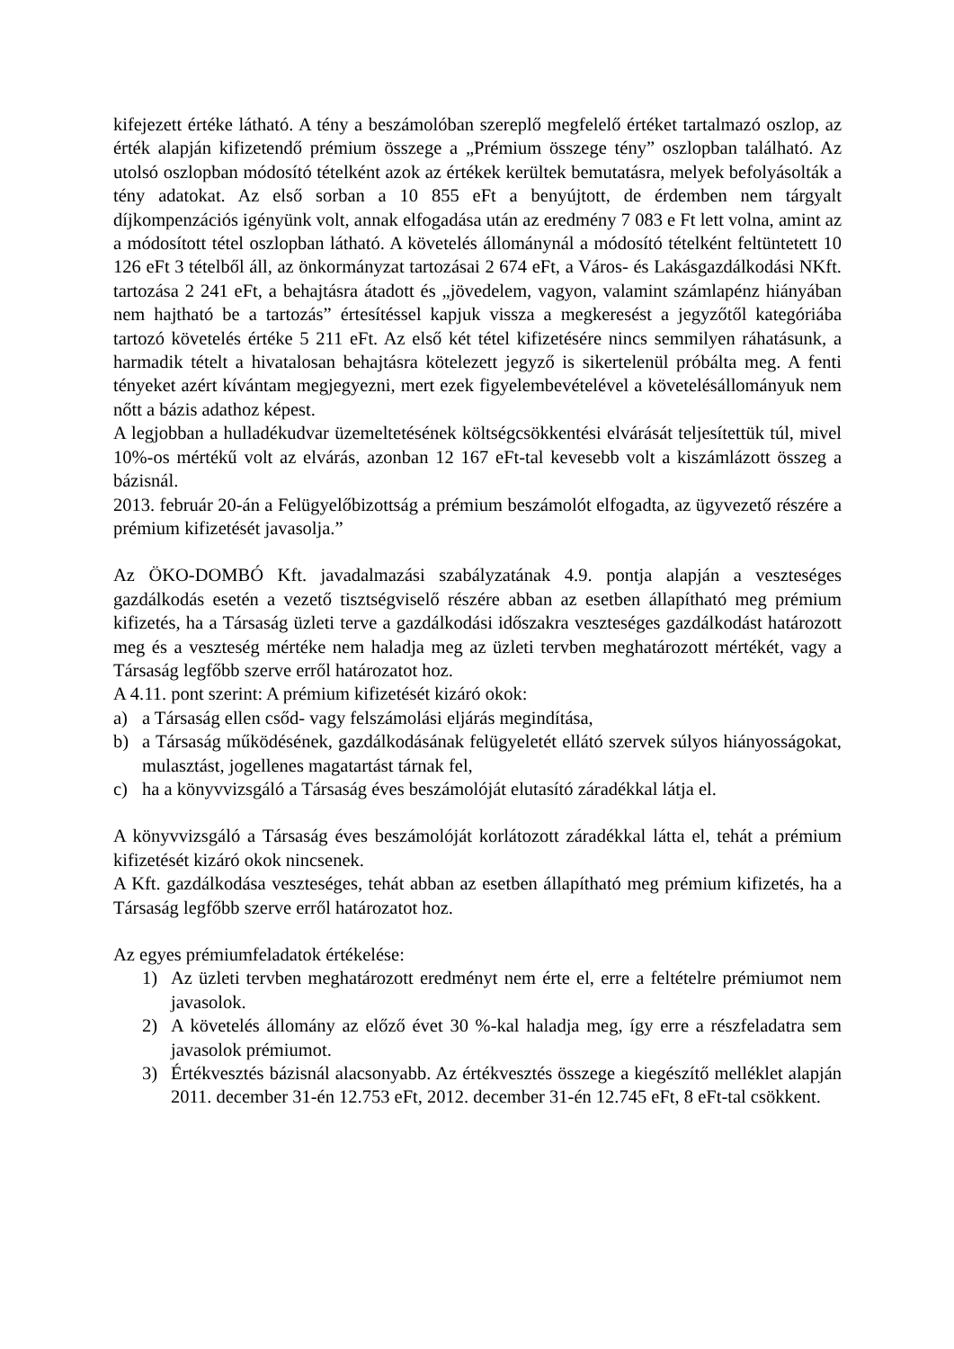kifejezett értéke látható. A tény a beszámolóban szereplő megfelelő értéket tartalmazó oszlop, az érték alapján kifizetendő prémium összege a „Prémium összege tény” oszlopban található. Az utolsó oszlopban módosító tételként azok az értékek kerültek bemutatásra, melyek befolyásolták a tény adatokat. Az első sorban a 10 855 eFt a benyújtott, de érdemben nem tárgyalt díjkompenzációs igényünk volt, annak elfogadása után az eredmény 7 083 e Ft lett volna, amint az a módosított tétel oszlopban látható. A követelés állománynál a módosító tételként feltüntetett 10 126 eFt 3 tételből áll, az önkormányzat tartozásai 2 674 eFt, a Város- és Lakásgazdálkodási NKft. tartozása 2 241 eFt, a behajtásra átadott és „jövedelem, vagyon, valamint számlapénz hiányában nem hajtható be a tartozás” értesítéssel kapjuk vissza a megkeresést a jegyzőtől kategóriába tartozó követelés értéke 5 211 eFt. Az első két tétel kifizetésére nincs semmilyen ráhatásunk, a harmadik tételt a hivatalosan behajtásra kötelezett jegyző is sikertelenül próbálta meg. A fenti tényeket azért kívántam megjegyezni, mert ezek figyelembevételével a követelésállományuk nem nőtt a bázis adathoz képest.
A legjobban a hulladékudvar üzemeltetésének költségcsökkentési elvárását teljesítettük túl, mivel 10%-os mértékű volt az elvárás, azonban 12 167 eFt-tal kevesebb volt a kiszámlázott összeg a bázisnál.
2013. február 20-án a Felügyelőbizottság a prémium beszámolót elfogadta, az ügyvezető részére a prémium kifizetését javasolja.”
Az ÖKO-DOMBÓ Kft. javadalmazási szabályzatának 4.9. pontja alapján a veszteséges gazdálkodás esetén a vezető tisztségviselő részére abban az esetben állapítható meg prémium kifizetés, ha a Társaság üzleti terve a gazdálkodási időszakra veszteséges gazdálkodást határozott meg és a veszteség mértéke nem haladja meg az üzleti tervben meghatározott mértékét, vagy a Társaság legfőbb szerve erről határozatot hoz.
A 4.11. pont szerint: A prémium kifizetését kizáró okok:
a) a Társaság ellen csőd- vagy felszámolási eljárás megindítása,
b) a Társaság működésének, gazdálkodásának felügyeletét ellátó szervek súlyos hiányosságokat, mulasztást, jogellenes magatartást tárnak fel,
c) ha a könyvvizsgáló a Társaság éves beszámolóját elutasító záradékkal látja el.
A könyvvizsgáló a Társaság éves beszámolóját korlátozott záradékkal látta el, tehát a prémium kifizetését kizáró okok nincsenek.
A Kft. gazdálkodása veszteséges, tehát abban az esetben állapítható meg prémium kifizetés, ha a Társaság legfőbb szerve erről határozatot hoz.
Az egyes prémiumfeladatok értékelése:
1) Az üzleti tervben meghatározott eredményt nem érte el, erre a feltételre prémiumot nem javasolok.
2) A követelés állomány az előző évet 30 %-kal haladja meg, így erre a részfeladatra sem javasolok prémiumot.
3) Értékvesztés bázisnál alacsonyabb. Az értékvesztés összege a kiegészítő melléklet alapján 2011. december 31-én 12.753 eFt, 2012. december 31-én 12.745 eFt, 8 eFt-tal csökkent.